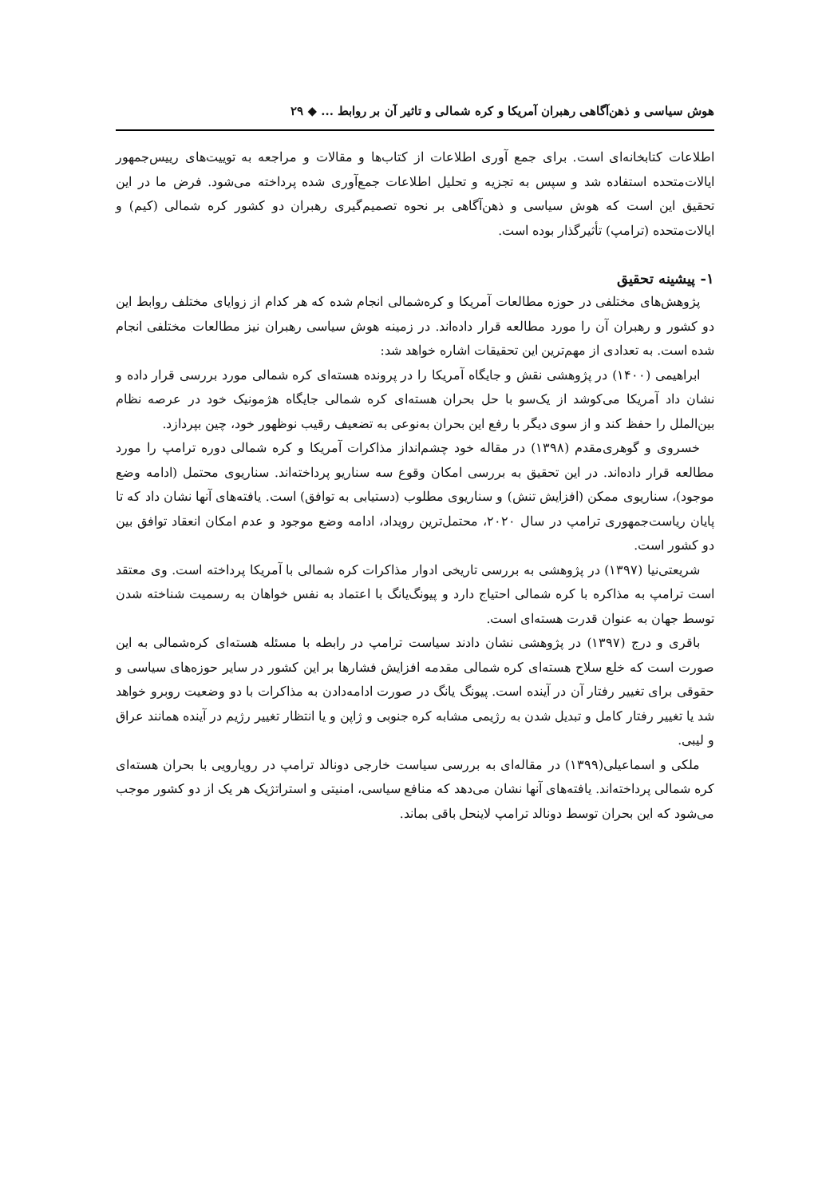هوش سیاسی و ذهن‌آگاهی رهبران آمریکا و کره شمالی و تاثیر آن بر روابط ... ◆ ۲۹
اطلاعات کتابخانه‌ای است. برای جمع آوری اطلاعات از کتاب‌ها و مقالات و مراجعه به توییت‌های رییس‌جمهور ایالات‌متحده استفاده شد و سپس به تجزیه و تحلیل اطلاعات جمع‌آوری شده پرداخته می‌شود. فرض ما در این تحقیق این است که هوش سیاسی و ذهن‌آگاهی بر نحوه تصمیم‌گیری رهبران دو کشور کره شمالی (کیم) و ایالات‌متحده (ترامپ) تأثیرگذار بوده است.
۱- پیشینه تحقیق
پژوهش‌های مختلفی در حوزه مطالعات آمریکا و کره‌شمالی انجام شده که هر کدام از زوایای مختلف روابط این دو کشور و رهبران آن را مورد مطالعه قرار داده‌اند. در زمینه هوش سیاسی رهبران نیز مطالعات مختلفی انجام شده است. به تعدادی از مهم‌ترین این تحقیقات اشاره خواهد شد:
ابراهیمی (۱۴۰۰) در پژوهشی نقش و جایگاه آمریکا را در پرونده هسته‌ای کره شمالی مورد بررسی قرار داده و نشان داد آمریکا می‌کوشد از یک‌سو با حل بحران هسته‌ای کره شمالی جایگاه هژمونیک خود در عرصه نظام بین‌الملل را حفظ کند و از سوی دیگر با رفع این بحران به‌نوعی به تضعیف رقیب نوظهور خود، چین بپردازد.
خسروی و گوهری‌مقدم (۱۳۹۸) در مقاله خود چشم‌انداز مذاکرات آمریکا و کره شمالی دوره ترامپ را مورد مطالعه قرار داده‌اند. در این تحقیق به بررسی امکان وقوع سه سناریو پرداخته‌اند. سناریوی محتمل (ادامه وضع موجود)، سناریوی ممکن (افزایش تنش) و سناریوی مطلوب (دستیابی به توافق) است. یافته‌های آنها نشان داد که تا پایان ریاست‌جمهوری ترامپ در سال ۲۰۲۰، محتمل‌ترین رویداد، ادامه وضع موجود و عدم امکان انعقاد توافق بین دو کشور است.
شریعتی‌نیا (۱۳۹۷) در پژوهشی به بررسی تاریخی ادوار مذاکرات کره شمالی با آمریکا پرداخته است. وی معتقد است ترامپ به مذاکره با کره شمالی احتیاج دارد و پیونگ‌یانگ با اعتماد به نفس خواهان به رسمیت شناخته شدن توسط جهان به عنوان قدرت هسته‌ای است.
باقری و درج (۱۳۹۷) در پژوهشی نشان دادند سیاست ترامپ در رابطه با مسئله هسته‌ای کره‌شمالی به این صورت است که خلع سلاح هسته‌ای کره شمالی مقدمه افزایش فشارها بر این کشور در سایر حوزه‌های سیاسی و حقوقی برای تغییر رفتار آن در آینده است. پیونگ یانگ در صورت ادامه‌دادن به مذاکرات با دو وضعیت روبرو خواهد شد یا تغییر رفتار کامل و تبدیل شدن به رژیمی مشابه کره جنوبی و ژاپن و یا انتظار تغییر رژیم در آینده همانند عراق و لیبی.
ملکی و اسماعیلی(۱۳۹۹) در مقاله‌ای به بررسی سیاست خارجی دونالد ترامپ در رویارویی با بحران هسته‌ای کره شمالی پرداخته‌اند. یافته‌های آنها نشان می‌دهد که منافع سیاسی، امنیتی و استراتژیک هر یک از دو کشور موجب می‌شود که این بحران توسط دونالد ترامپ لاینحل باقی بماند.